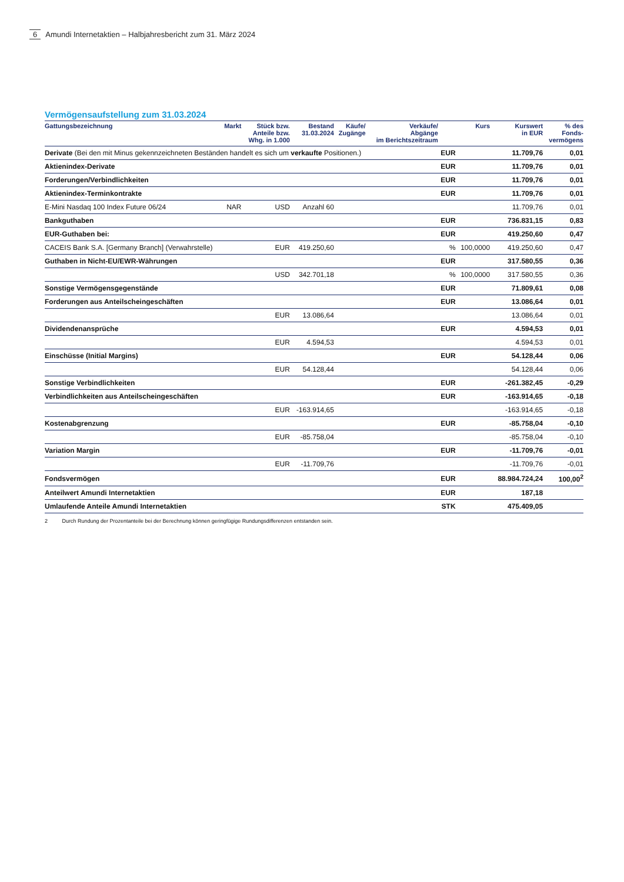6 Amundi Internetaktien – Halbjahresbericht zum 31. März 2024
Vermögensaufstellung zum 31.03.2024
| Gattungsbezeichnung | Markt | Stück bzw. Anteile bzw. Whg. in 1.000 | Bestand 31.03.2024 | Käufe/ Zugänge | Verkäufe/ Abgänge im Berichtszeitraum | | Kurs | Kurswert in EUR | % des Fonds- vermögens |
| --- | --- | --- | --- | --- | --- | --- | --- | --- | --- |
| Derivate (Bei den mit Minus gekennzeichneten Beständen handelt es sich um verkaufte Positionen.) | | | | | | EUR | | 11.709,76 | 0,01 |
| Aktienindex-Derivate | | | | | | EUR | | 11.709,76 | 0,01 |
| Forderungen/Verbindlichkeiten | | | | | | EUR | | 11.709,76 | 0,01 |
| Aktienindex-Terminkontrakte | | | | | | EUR | | 11.709,76 | 0,01 |
| E-Mini Nasdaq 100 Index Future 06/24 | NAR | USD | Anzahl 60 | | | | | 11.709,76 | 0,01 |
| Bankguthaben | | | | | | EUR | | 736.831,15 | 0,83 |
| EUR-Guthaben bei: | | | | | | EUR | | 419.250,60 | 0,47 |
| CACEIS Bank S.A. [Germany Branch] (Verwahrstelle) | | EUR | 419.250,60 | | | % | 100,0000 | 419.250,60 | 0,47 |
| Guthaben in Nicht-EU/EWR-Währungen | | | | | | EUR | | 317.580,55 | 0,36 |
| | | USD | 342.701,18 | | | % | 100,0000 | 317.580,55 | 0,36 |
| Sonstige Vermögensgegenstände | | | | | | EUR | | 71.809,61 | 0,08 |
| Forderungen aus Anteilscheingeschäften | | | | | | EUR | | 13.086,64 | 0,01 |
| | | EUR | 13.086,64 | | | | | 13.086,64 | 0,01 |
| Dividendenansprüche | | | | | | EUR | | 4.594,53 | 0,01 |
| | | EUR | 4.594,53 | | | | | 4.594,53 | 0,01 |
| Einschüsse (Initial Margins) | | | | | | EUR | | 54.128,44 | 0,06 |
| | | EUR | 54.128,44 | | | | | 54.128,44 | 0,06 |
| Sonstige Verbindlichkeiten | | | | | | EUR | | -261.382,45 | -0,29 |
| Verbindlichkeiten aus Anteilscheingeschäften | | | | | | EUR | | -163.914,65 | -0,18 |
| | | EUR | -163.914,65 | | | | | -163.914,65 | -0,18 |
| Kostenabgrenzung | | | | | | EUR | | -85.758,04 | -0,10 |
| | | EUR | -85.758,04 | | | | | -85.758,04 | -0,10 |
| Variation Margin | | | | | | EUR | | -11.709,76 | -0,01 |
| | | EUR | -11.709,76 | | | | | -11.709,76 | -0,01 |
| Fondsvermögen | | | | | | EUR | | 88.984.724,24 | 100,00<sup>2</sup> |
| Anteilwert Amundi Internetaktien | | | | | | EUR | | 187,18 | |
| Umlaufende Anteile Amundi Internetaktien | | | | | | STK | | 475.409,05 | |
2 Durch Rundung der Prozentanteile bei der Berechnung können geringfügige Rundungsdifferenzen entstanden sein.